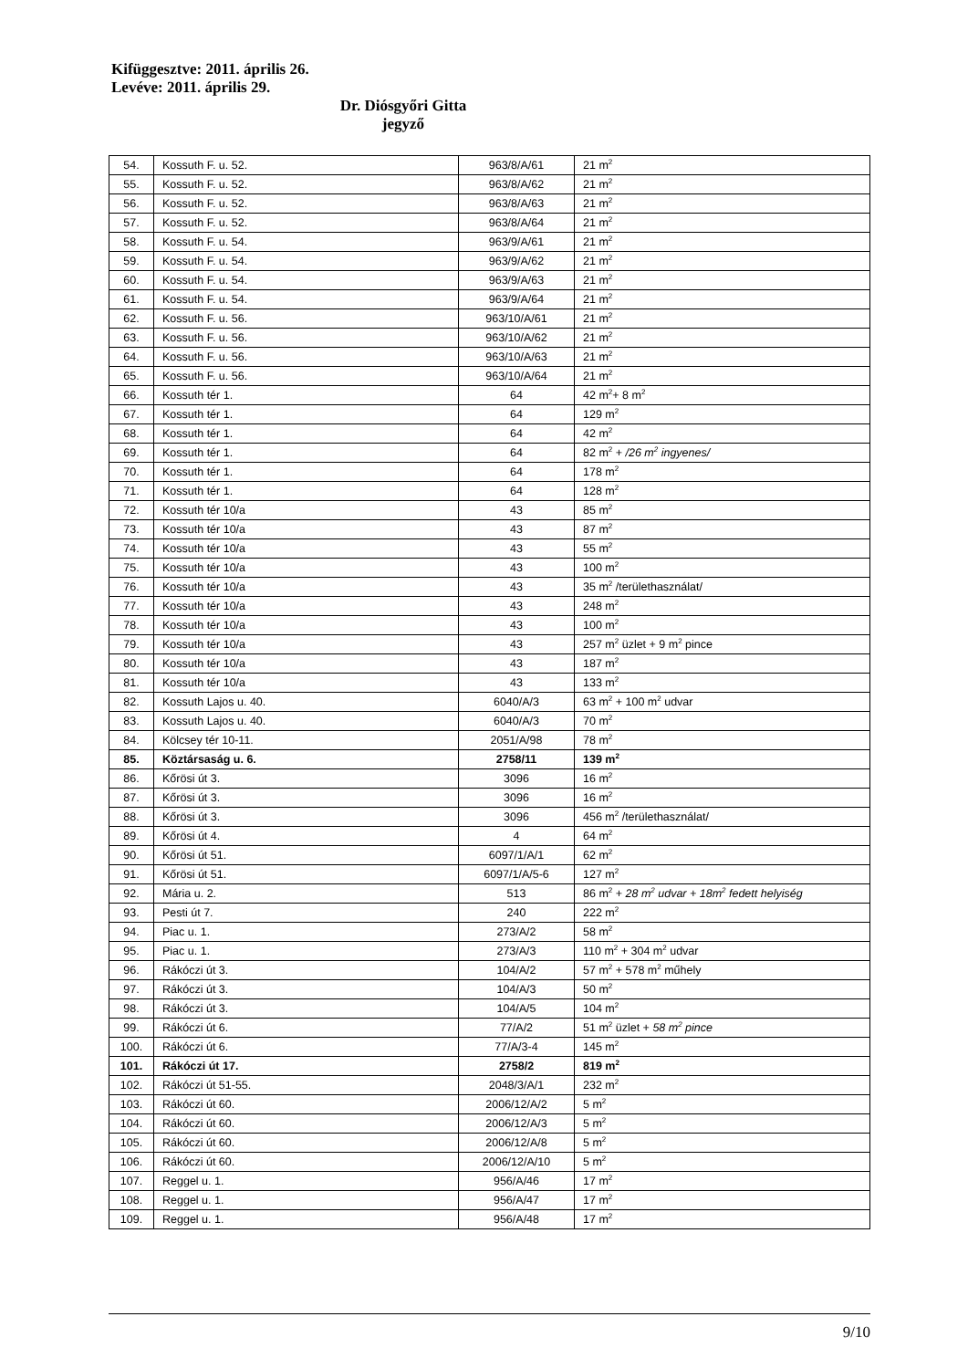Kifüggesztve: 2011. április 26.
Levéve: 2011. április 29.
Dr. Diósgyőri Gitta
jegyző
| 54. | Kossuth F. u. 52. | 963/8/A/61 | 21 m<sup>2</sup> |
| 55. | Kossuth F. u. 52. | 963/8/A/62 | 21 m<sup>2</sup> |
| 56. | Kossuth F. u. 52. | 963/8/A/63 | 21 m<sup>2</sup> |
| 57. | Kossuth F. u. 52. | 963/8/A/64 | 21 m<sup>2</sup> |
| 58. | Kossuth F. u. 54. | 963/9/A/61 | 21 m<sup>2</sup> |
| 59. | Kossuth F. u. 54. | 963/9/A/62 | 21 m<sup>2</sup> |
| 60. | Kossuth F. u. 54. | 963/9/A/63 | 21 m<sup>2</sup> |
| 61. | Kossuth F. u. 54. | 963/9/A/64 | 21 m<sup>2</sup> |
| 62. | Kossuth F. u. 56. | 963/10/A/61 | 21 m<sup>2</sup> |
| 63. | Kossuth F. u. 56. | 963/10/A/62 | 21 m<sup>2</sup> |
| 64. | Kossuth F. u. 56. | 963/10/A/63 | 21 m<sup>2</sup> |
| 65. | Kossuth F. u. 56. | 963/10/A/64 | 21 m<sup>2</sup> |
| 66. | Kossuth tér 1. | 64 | 42 m<sup>2</sup>+ 8 m<sup>2</sup> |
| 67. | Kossuth tér 1. | 64 | 129 m<sup>2</sup> |
| 68. | Kossuth tér 1. | 64 | 42 m<sup>2</sup> |
| 69. | Kossuth tér 1. | 64 | 82 m<sup>2</sup> + /26 m<sup>2</sup> ingyenes/ |
| 70. | Kossuth tér 1. | 64 | 178 m<sup>2</sup> |
| 71. | Kossuth tér 1. | 64 | 128 m<sup>2</sup> |
| 72. | Kossuth tér 10/a | 43 | 85 m<sup>2</sup> |
| 73. | Kossuth tér 10/a | 43 | 87 m<sup>2</sup> |
| 74. | Kossuth tér 10/a | 43 | 55 m<sup>2</sup> |
| 75. | Kossuth tér 10/a | 43 | 100 m<sup>2</sup> |
| 76. | Kossuth tér 10/a | 43 | 35 m<sup>2</sup> /területhasználat/ |
| 77. | Kossuth tér 10/a | 43 | 248 m<sup>2</sup> |
| 78. | Kossuth tér 10/a | 43 | 100 m<sup>2</sup> |
| 79. | Kossuth tér 10/a | 43 | 257 m<sup>2</sup> üzlet + 9 m<sup>2</sup> pince |
| 80. | Kossuth tér 10/a | 43 | 187 m<sup>2</sup> |
| 81. | Kossuth tér 10/a | 43 | 133 m<sup>2</sup> |
| 82. | Kossuth Lajos u. 40. | 6040/A/3 | 63 m<sup>2</sup> + 100 m<sup>2</sup> udvar |
| 83. | Kossuth Lajos u. 40. | 6040/A/3 | 70 m<sup>2</sup> |
| 84. | Kölcsey tér 10-11. | 2051/A/98 | 78 m<sup>2</sup> |
| 85. | Köztársaság u. 6. | 2758/11 | 139 m<sup>2</sup> |
| 86. | Kőrösi út 3. | 3096 | 16 m<sup>2</sup> |
| 87. | Kőrösi út 3. | 3096 | 16 m<sup>2</sup> |
| 88. | Kőrösi út 3. | 3096 | 456 m<sup>2</sup> /területhasználat/ |
| 89. | Kőrösi út 4. | 4 | 64 m<sup>2</sup> |
| 90. | Kőrösi út 51. | 6097/1/A/1 | 62 m<sup>2</sup> |
| 91. | Kőrösi út 51. | 6097/1/A/5-6 | 127 m<sup>2</sup> |
| 92. | Mária u. 2. | 513 | 86 m<sup>2</sup> + 28 m<sup>2</sup> udvar + 18m<sup>2</sup> fedett helyiség |
| 93. | Pesti út 7. | 240 | 222 m<sup>2</sup> |
| 94. | Piac u. 1. | 273/A/2 | 58 m<sup>2</sup> |
| 95. | Piac u. 1. | 273/A/3 | 110 m<sup>2</sup> + 304 m<sup>2</sup> udvar |
| 96. | Rákóczi út 3. | 104/A/2 | 57 m<sup>2</sup> + 578 m<sup>2</sup> műhely |
| 97. | Rákóczi út 3. | 104/A/3 | 50 m<sup>2</sup> |
| 98. | Rákóczi út 3. | 104/A/5 | 104 m<sup>2</sup> |
| 99. | Rákóczi út 6. | 77/A/2 | 51 m<sup>2</sup> üzlet + 58 m<sup>2</sup> pince |
| 100. | Rákóczi út 6. | 77/A/3-4 | 145 m<sup>2</sup> |
| 101. | Rákóczi út 17. | 2758/2 | 819 m<sup>2</sup> |
| 102. | Rákóczi út 51-55. | 2048/3/A/1 | 232 m<sup>2</sup> |
| 103. | Rákóczi út 60. | 2006/12/A/2 | 5 m<sup>2</sup> |
| 104. | Rákóczi út 60. | 2006/12/A/3 | 5 m<sup>2</sup> |
| 105. | Rákóczi út 60. | 2006/12/A/8 | 5 m<sup>2</sup> |
| 106. | Rákóczi út 60. | 2006/12/A/10 | 5 m<sup>2</sup> |
| 107. | Reggel u. 1. | 956/A/46 | 17 m<sup>2</sup> |
| 108. | Reggel u. 1. | 956/A/47 | 17 m<sup>2</sup> |
| 109. | Reggel u. 1. | 956/A/48 | 17 m<sup>2</sup> |
9/10